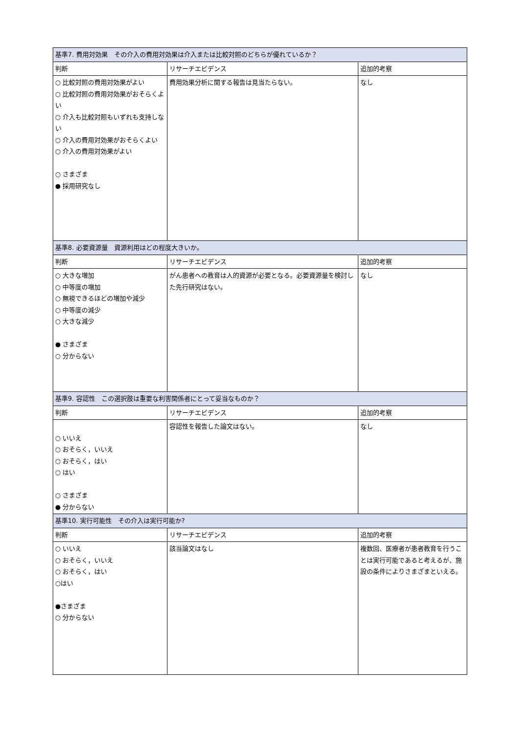| 基準7. 費用対効果 その介入の費用対効果は介入または比較対照のどちらが優れているか？ | | |
| 判断 | リサーチエビデンス | 追加的考察 |
| ○ 比較対照の費用対効果がよい ○ 比較対照の費用対効果がおそらくよい ○ 介入も比較対照もいずれも支持しない ○ 介入の費用対効果がおそらくよい ○ 介入の費用対効果がよい ○ さまざま ● 採用研究なし | 費用効果分析に関する報告は見当たらない。 | なし |
| 基準8. 必要資源量 資源利用はどの程度大きいか。 | | |
| 判断 | リサーチエビデンス | 追加的考察 |
| ○ 大きな増加 ○ 中等度の増加 ○ 無視できるほどの増加や減少 ○ 中等度の減少 ○ 大きな減少 ● さまざま ○ 分からない | がん患者への教育は人的資源が必要となる。必要資源量を検討した先行研究はない。 | なし |
| 基準9. 容認性 この選択肢は重要な利害関係者にとって妥当なものか？ | | |
| 判断 | リサーチエビデンス | 追加的考察 |
| ○ いいえ ○ おそらく，いいえ ○ おそらく，はい ○ はい ○ さまざま ● 分からない | 容認性を報告した論文はない。 | なし |
| 基準10. 実行可能性 その介入は実行可能か? | | |
| 判断 | リサーチエビデンス | 追加的考察 |
| ○ いいえ ○ おそらく，いいえ ○ おそらく，はい ○はい ●さまざま ○ 分からない | 該当論文はなし | 複数回、医療者が患者教育を行うことは実行可能であると考えるが、施設の条件によりさまざまといえる。 |